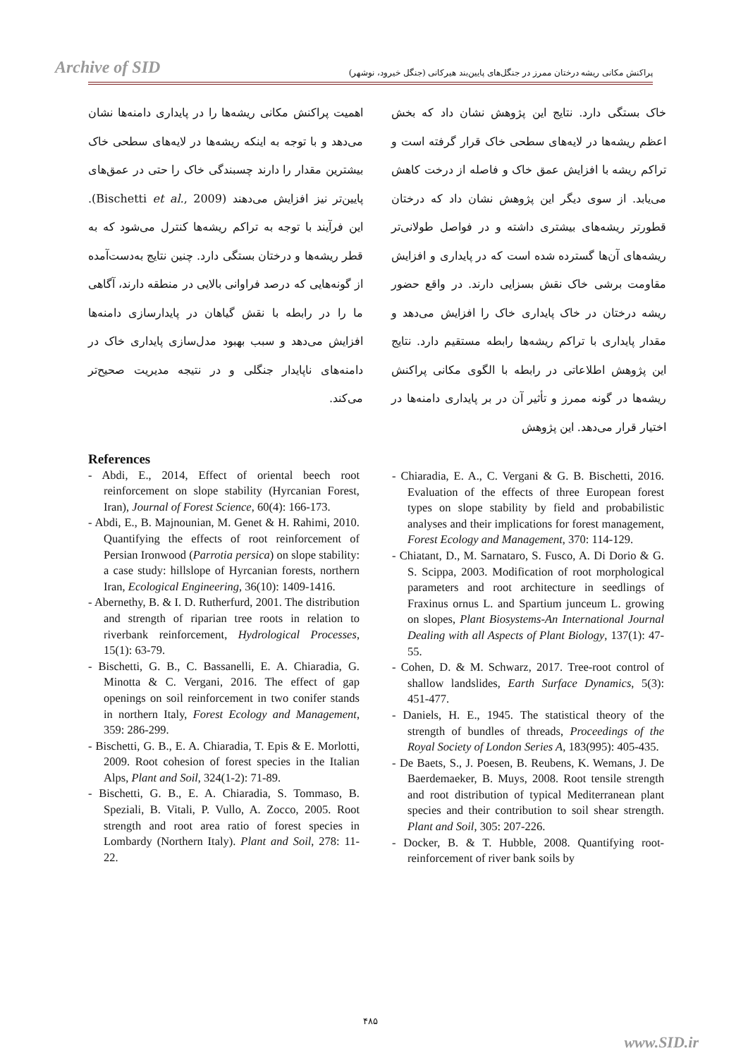Archive of SID
پراکنش مکانی ریشه درختان ممرز در جنگل‌های پایین‌بند هیرکانی (جنگل خیرود، نوشهر)
خاک بستگی دارد. نتایج این پژوهش نشان داد که بخش اعظم ریشه‌ها در لایه‌های سطحی خاک قرار گرفته است و تراکم ریشه با افزایش عمق خاک و فاصله از درخت کاهش می‌یابد. از سوی دیگر این پژوهش نشان داد که درختان قطورتر ریشه‌های بیشتری داشته و در فواصل طولانی‌تر ریشه‌های آن‌ها گسترده شده است که در پایداری و افزایش مقاومت برشی خاک نقش بسزایی دارند. در واقع حضور ریشه درختان در خاک پایداری خاک را افزایش می‌دهد و مقدار پایداری با تراکم ریشه‌ها رابطه مستقیم دارد. نتایج این پژوهش اطلاعاتی در رابطه با الگوی مکانی پراکنش ریشه‌ها در گونه ممرز و تأثیر آن در بر پایداری دامنه‌ها در اختیار قرار می‌دهد. این پژوهش
اهمیت پراکنش مکانی ریشه‌ها را در پایداری دامنه‌ها نشان می‌دهد و با توجه به اینکه ریشه‌ها در لایه‌های سطحی خاک بیشترین مقدار را دارند چسبندگی خاک را حتی در عمق‌های پایین‌تر نیز افزایش می‌دهند (Bischetti et al., 2009). این فرآیند با توجه به تراکم ریشه‌ها کنترل می‌شود که به قطر ریشه‌ها و درختان بستگی دارد. چنین نتایج به‌دست‌آمده از گونه‌هایی که درصد فراوانی بالایی در منطقه دارند، آگاهی ما را در رابطه با نقش گیاهان در پایدارسازی دامنه‌ها افزایش می‌دهد و سبب بهبود مدل‌سازی پایداری خاک در دامنه‌های ناپایدار جنگلی و در نتیجه مدیریت صحیح‌تر می‌کند.
References
- Abdi, E., 2014, Effect of oriental beech root reinforcement on slope stability (Hyrcanian Forest, Iran), Journal of Forest Science, 60(4): 166-173.
- Abdi, E., B. Majnounian, M. Genet & H. Rahimi, 2010. Quantifying the effects of root reinforcement of Persian Ironwood (Parrotia persica) on slope stability: a case study: hillslope of Hyrcanian forests, northern Iran, Ecological Engineering, 36(10): 1409-1416.
- Abernethy, B. & I. D. Rutherfurd, 2001. The distribution and strength of riparian tree roots in relation to riverbank reinforcement, Hydrological Processes, 15(1): 63-79.
- Bischetti, G. B., C. Bassanelli, E. A. Chiaradia, G. Minotta & C. Vergani, 2016. The effect of gap openings on soil reinforcement in two conifer stands in northern Italy, Forest Ecology and Management, 359: 286-299.
- Bischetti, G. B., E. A. Chiaradia, T. Epis & E. Morlotti, 2009. Root cohesion of forest species in the Italian Alps, Plant and Soil, 324(1-2): 71-89.
- Bischetti, G. B., E. A. Chiaradia, S. Tommaso, B. Speziali, B. Vitali, P. Vullo, A. Zocco, 2005. Root strength and root area ratio of forest species in Lombardy (Northern Italy). Plant and Soil, 278: 11-22.
- Chiaradia, E. A., C. Vergani & G. B. Bischetti, 2016. Evaluation of the effects of three European forest types on slope stability by field and probabilistic analyses and their implications for forest management, Forest Ecology and Management, 370: 114-129.
- Chiatant, D., M. Sarnataro, S. Fusco, A. Di Dorio & G. S. Scippa, 2003. Modification of root morphological parameters and root architecture in seedlings of Fraxinus ornus L. and Spartium junceum L. growing on slopes, Plant Biosystems-An International Journal Dealing with all Aspects of Plant Biology, 137(1): 47-55.
- Cohen, D. & M. Schwarz, 2017. Tree-root control of shallow landslides, Earth Surface Dynamics, 5(3): 451-477.
- Daniels, H. E., 1945. The statistical theory of the strength of bundles of threads, Proceedings of the Royal Society of London Series A, 183(995): 405-435.
- De Baets, S., J. Poesen, B. Reubens, K. Wemans, J. De Baerdemaeker, B. Muys, 2008. Root tensile strength and root distribution of typical Mediterranean plant species and their contribution to soil shear strength. Plant and Soil, 305: 207-226.
- Docker, B. & T. Hubble, 2008. Quantifying root-reinforcement of river bank soils by
۴۸۵
www.SID.ir